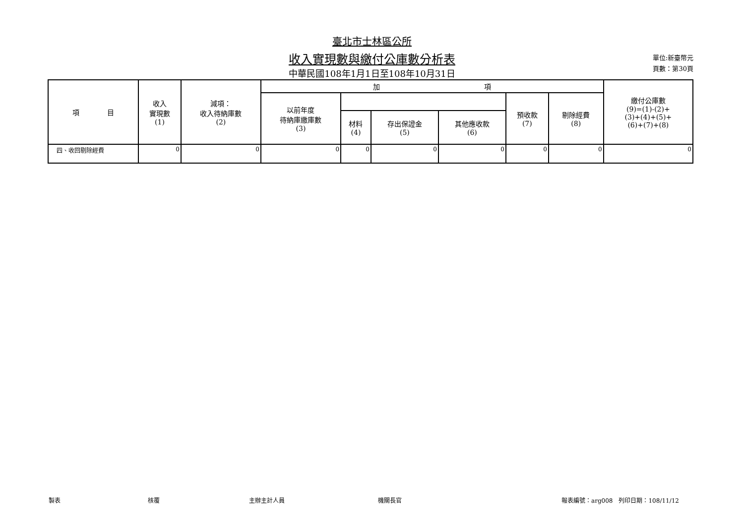臺北市士林區公所
收入實現數與繳付公庫數分析表
中華民國108年1月1日至108年10月31日
單位:新臺幣元
頁數：第30頁
| 項 目 | 收入 實現數 (1) | 減項： 收入待納庫數 (2) | 加 項 | | | | | | 繳付公庫數 (9)=(1)-(2)+ (3)+(4)+(5)+ (6)+(7)+(8) |
| --- | --- | --- | --- | --- | --- | --- | --- | --- | --- |
| | | | 以前年度 待納庫繳庫數 (3) | | | | 預收款 (7) | 剔除經費 (8) | |
| | | | | 材料 (4) | 存出保證金 (5) | 其他應收款 (6) | | | |
| 四、收回剔除經費 | 0 | 0 | 0 | 0 | 0 | 0 | 0 | 0 | 0 |
製表 核覆 主辦主計人員 機關長官 報表編號：arg008　列印日期：108/11/12